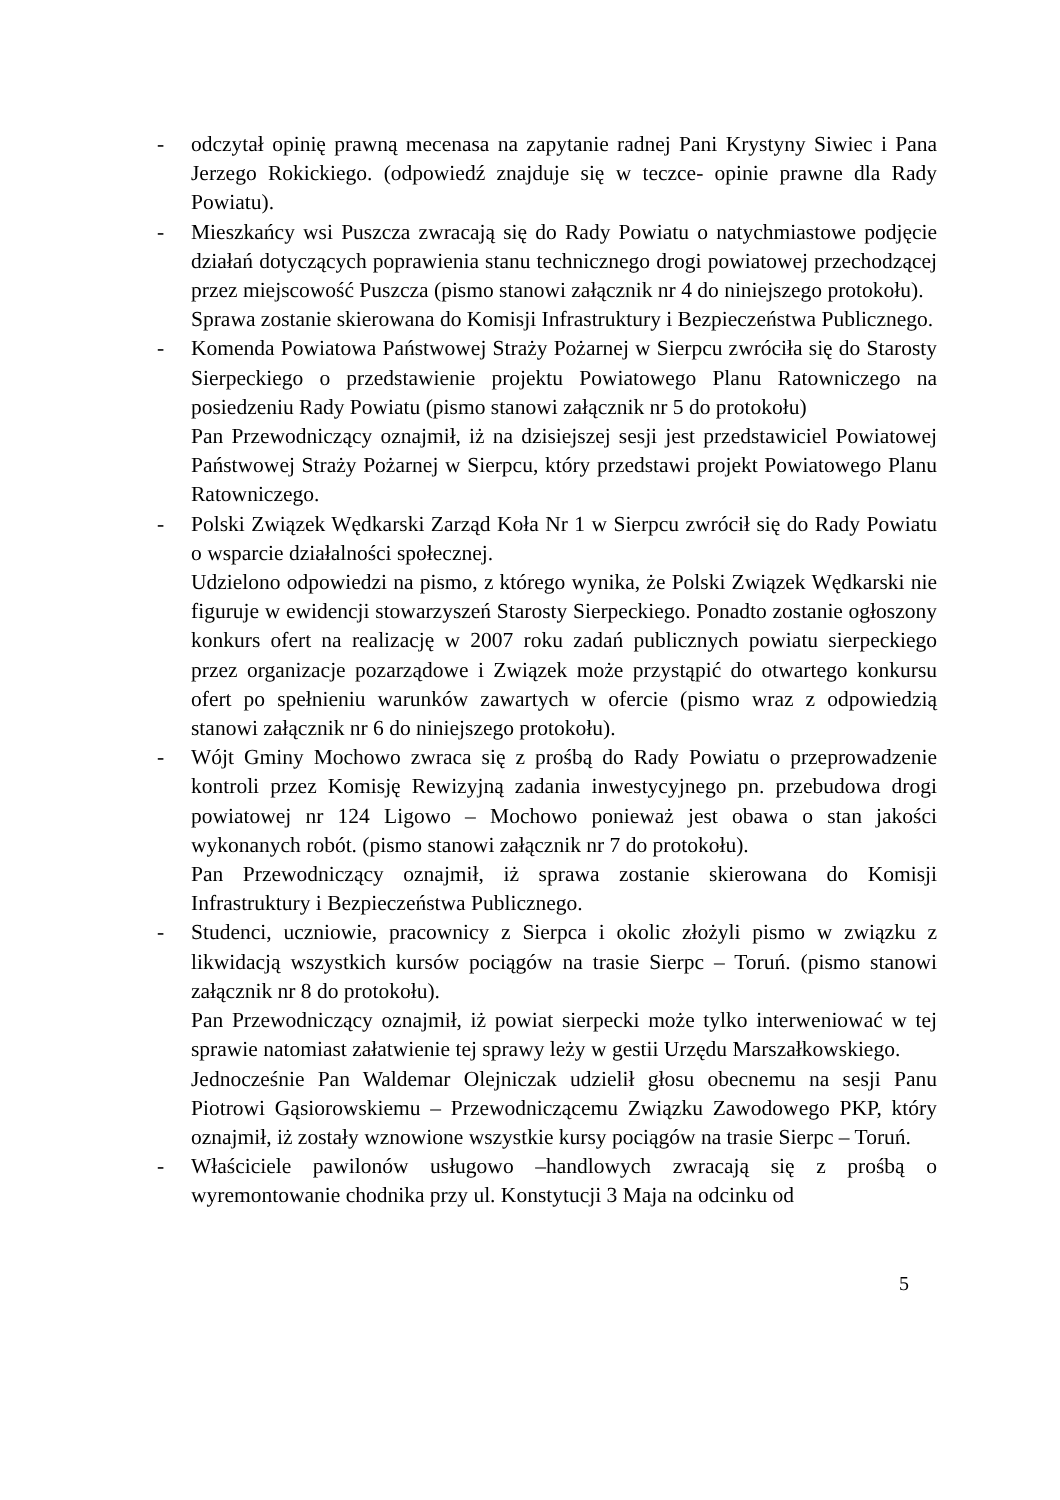- odczytał opinię prawną mecenasa na zapytanie radnej Pani Krystyny Siwiec i Pana Jerzego Rokickiego. (odpowiedź znajduje się w teczce- opinie prawne dla Rady Powiatu).
- Mieszkańcy wsi Puszcza zwracają się do Rady Powiatu o natychmiastowe podjęcie działań dotyczących poprawienia stanu technicznego drogi powiatowej przechodzącej przez miejscowość Puszcza (pismo stanowi załącznik nr 4 do niniejszego protokołu).
Sprawa zostanie skierowana do Komisji Infrastruktury i Bezpieczeństwa Publicznego.
- Komenda Powiatowa Państwowej Straży Pożarnej w Sierpcu zwróciła się do Starosty Sierpeckiego o przedstawienie projektu Powiatowego Planu Ratowniczego na posiedzeniu Rady Powiatu (pismo stanowi załącznik nr 5 do protokołu)
Pan Przewodniczący oznajmił, iż na dzisiejszej sesji jest przedstawiciel Powiatowej Państwowej Straży Pożarnej w Sierpcu, który przedstawi projekt Powiatowego Planu Ratowniczego.
- Polski Związek Wędkarski Zarząd Koła Nr 1 w Sierpcu zwrócił się do Rady Powiatu o wsparcie działalności społecznej.
Udzielono odpowiedzi na pismo, z którego wynika, że Polski Związek Wędkarski nie figuruje w ewidencji stowarzyszeń Starosty Sierpeckiego. Ponadto zostanie ogłoszony konkurs ofert na realizację w 2007 roku zadań publicznych powiatu sierpeckiego przez organizacje pozarządowe i Związek może przystąpić do otwartego konkursu ofert po spełnieniu warunków zawartych w ofercie (pismo wraz z odpowiedzią stanowi załącznik nr 6 do niniejszego protokołu).
- Wójt Gminy Mochowo zwraca się z prośbą do Rady Powiatu o przeprowadzenie kontroli przez Komisję Rewizyjną zadania inwestycyjnego pn. przebudowa drogi powiatowej nr 124 Ligowo – Mochowo ponieważ jest obawa o stan jakości wykonanych robót. (pismo stanowi załącznik nr 7 do protokołu).
Pan Przewodniczący oznajmił, iż sprawa zostanie skierowana do Komisji Infrastruktury i Bezpieczeństwa Publicznego.
- Studenci, uczniowie, pracownicy z Sierpca i okolic złożyli pismo w związku z likwidacją wszystkich kursów pociągów na trasie Sierpc – Toruń. (pismo stanowi załącznik nr 8 do protokołu).
Pan Przewodniczący oznajmił, iż powiat sierpecki może tylko interweniować w tej sprawie natomiast załatwienie tej sprawy leży w gestii Urzędu Marszałkowskiego.
Jednocześnie Pan Waldemar Olejniczak udzielił głosu obecnemu na sesji Panu Piotrowi Gąsiorowskiemu – Przewodniczącemu Związku Zawodowego PKP, który oznajmił, iż zostały wznowione wszystkie kursy pociągów na trasie Sierpc – Toruń.
- Właściciele pawilonów usługowo –handlowych zwracają się z prośbą o wyremontowanie chodnika przy ul. Konstytucji 3 Maja na odcinku od
5